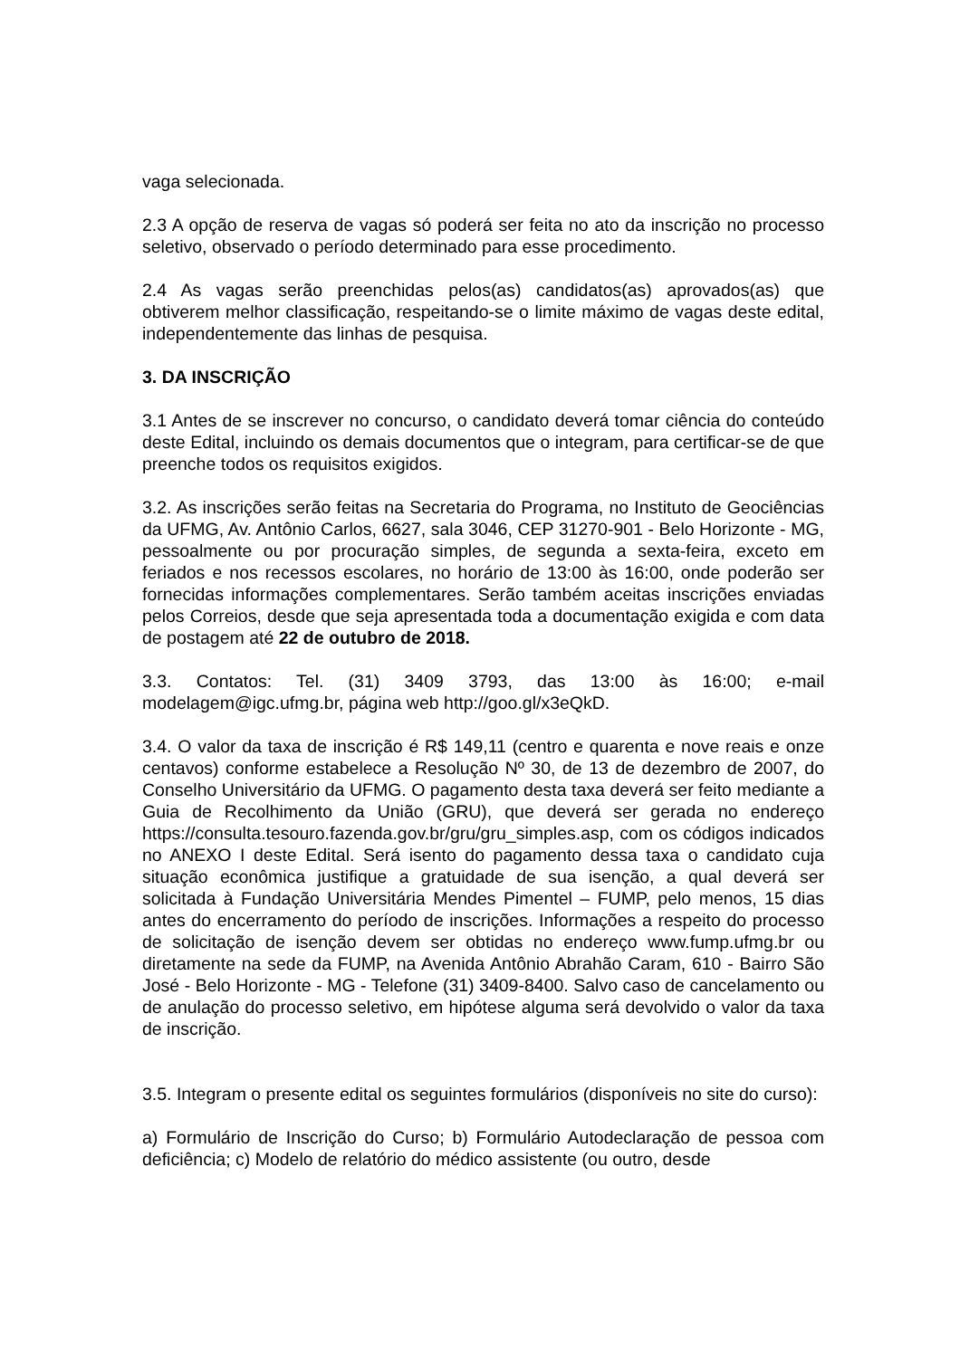vaga selecionada.
2.3 A opção de reserva de vagas só poderá ser feita no ato da inscrição no processo seletivo, observado o período determinado para esse procedimento.
2.4 As vagas serão preenchidas pelos(as) candidatos(as) aprovados(as) que obtiverem melhor classificação, respeitando-se o limite máximo de vagas deste edital, independentemente das linhas de pesquisa.
3. DA INSCRIÇÃO
3.1 Antes de se inscrever no concurso, o candidato deverá tomar ciência do conteúdo deste Edital, incluindo os demais documentos que o integram, para certificar-se de que preenche todos os requisitos exigidos.
3.2. As inscrições serão feitas na Secretaria do Programa, no Instituto de Geociências da UFMG, Av. Antônio Carlos, 6627, sala 3046, CEP 31270-901 - Belo Horizonte - MG, pessoalmente ou por procuração simples, de segunda a sexta-feira, exceto em feriados e nos recessos escolares, no horário de 13:00 às 16:00, onde poderão ser fornecidas informações complementares. Serão também aceitas inscrições enviadas pelos Correios, desde que seja apresentada toda a documentação exigida e com data de postagem até 22 de outubro de 2018.
3.3. Contatos: Tel. (31) 3409 3793, das 13:00 às 16:00; e-mail modelagem@igc.ufmg.br, página web http://goo.gl/x3eQkD.
3.4. O valor da taxa de inscrição é R$ 149,11 (centro e quarenta e nove reais e onze centavos) conforme estabelece a Resolução Nº 30, de 13 de dezembro de 2007, do Conselho Universitário da UFMG. O pagamento desta taxa deverá ser feito mediante a Guia de Recolhimento da União (GRU), que deverá ser gerada no endereço https://consulta.tesouro.fazenda.gov.br/gru/gru_simples.asp, com os códigos indicados no ANEXO I deste Edital. Será isento do pagamento dessa taxa o candidato cuja situação econômica justifique a gratuidade de sua isenção, a qual deverá ser solicitada à Fundação Universitária Mendes Pimentel – FUMP, pelo menos, 15 dias antes do encerramento do período de inscrições. Informações a respeito do processo de solicitação de isenção devem ser obtidas no endereço www.fump.ufmg.br ou diretamente na sede da FUMP, na Avenida Antônio Abrahão Caram, 610 - Bairro São José - Belo Horizonte - MG - Telefone (31) 3409-8400. Salvo caso de cancelamento ou de anulação do processo seletivo, em hipótese alguma será devolvido o valor da taxa de inscrição.
3.5. Integram o presente edital os seguintes formulários (disponíveis no site do curso):
a) Formulário de Inscrição do Curso; b) Formulário Autodeclaração de pessoa com deficiência; c) Modelo de relatório do médico assistente (ou outro, desde